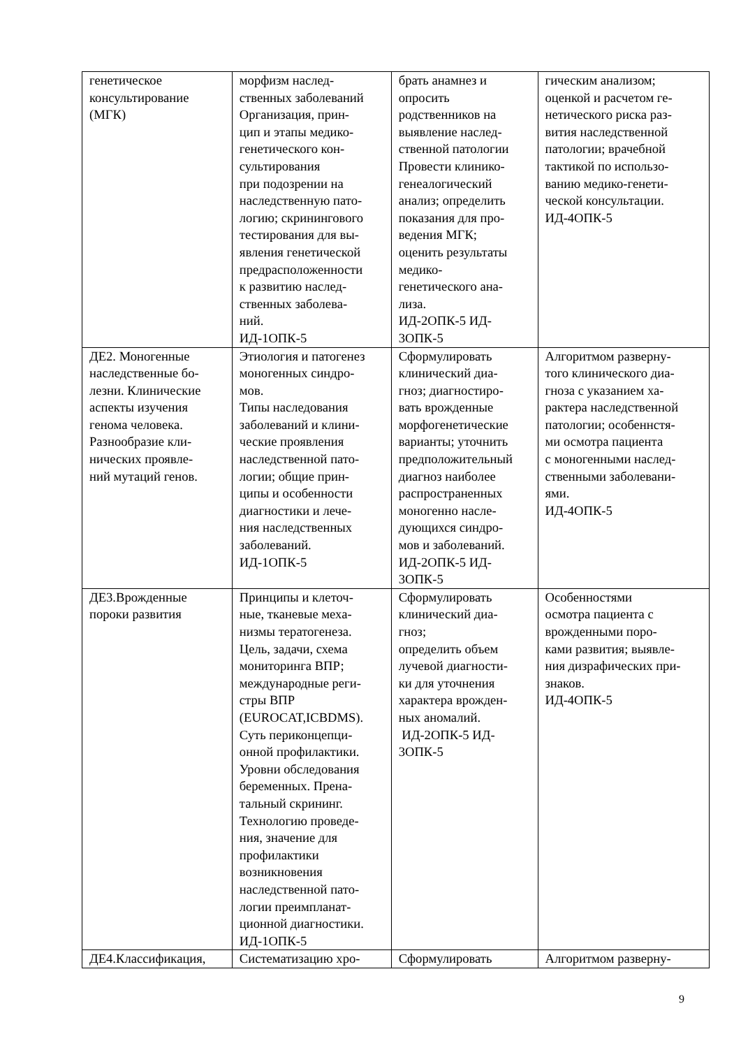| генетическое консультирование (МГК) | морфизм наслед- ственных заболеваний Организация, прин- цип и этапы медико- генетического кон- сультирования при подозрении на наследственную пато- логию; скринингового тестирования для вы- явления генетической предрасположенности к развитию наслед- ственных заболева- ний. ИД-1ОПК-5 | брать анамнез и опросить родственников на выявление наслед- ственной патологии Провести клинико- генеалогический анализ; определить показания для про- ведения МГК; оценить результаты медико- генетического ана- лиза. ИД-2ОПК-5 ИД- 3ОПК-5 | гическим анализом; оценкой и расчетом ге- нетического риска раз- вития наследственной патологии; врачебной тактикой по использо- ванию медико-генети- ческой консультации. ИД-4ОПК-5 |
| ДЕ2. Моногенные наследственные бо- лезни. Клинические аспекты изучения генома человека. Разнообразие кли- нических проявле- ний мутаций генов. | Этиология и патогенез моногенных синдро- мов. Типы наследования заболеваний и клини- ческие проявления наследственной пато- логии; общие прин- ципы и особенности диагностики и лече- ния наследственных заболеваний. ИД-1ОПК-5 | Сформулировать клинический диа- гноз; диагностиро- вать врожденные морфогенетические варианты; уточнить предположительный диагноз наиболее распространенных моногенно насле- дующихся синдро- мов и заболеваний. ИД-2ОПК-5 ИД- 3ОПК-5 | Алгоритмом разверну- того клинического диа- гноза с указанием ха- рактера наследственной патологии; особеннстя- ми осмотра пациента с моногенными наслед- ственными заболевани- ями. ИД-4ОПК-5 |
| ДЕ3.Врожденные пороки развития | Принципы и клеточ- ные, тканевые меха- низмы тератогенеза. Цель, задачи, схема мониторинга ВПР; международные реги- стры ВПР (EUROCAT,ICBDMS). Суть периконцепци- онной профилактики. Уровни обследования беременных. Прена- тальный скрининг. Технологию проведе- ния, значение для профилактики возникновения наследственной пато- логии преимпланат- ционной диагностики. ИД-1ОПК-5 | Сформулировать клинический диа- гноз; определить объем лучевой диагности- ки для уточнения характера врожден- ных аномалий. ИД-2ОПК-5 ИД- 3ОПК-5 | Особенностями осмотра пациента с врожденными поро- ками развития; выявле- ния дизрафических при- знаков. ИД-4ОПК-5 |
| ДЕ4.Классификация, | Систематизацию хро- | Сформулировать | Алгоритмом разверну- |
9